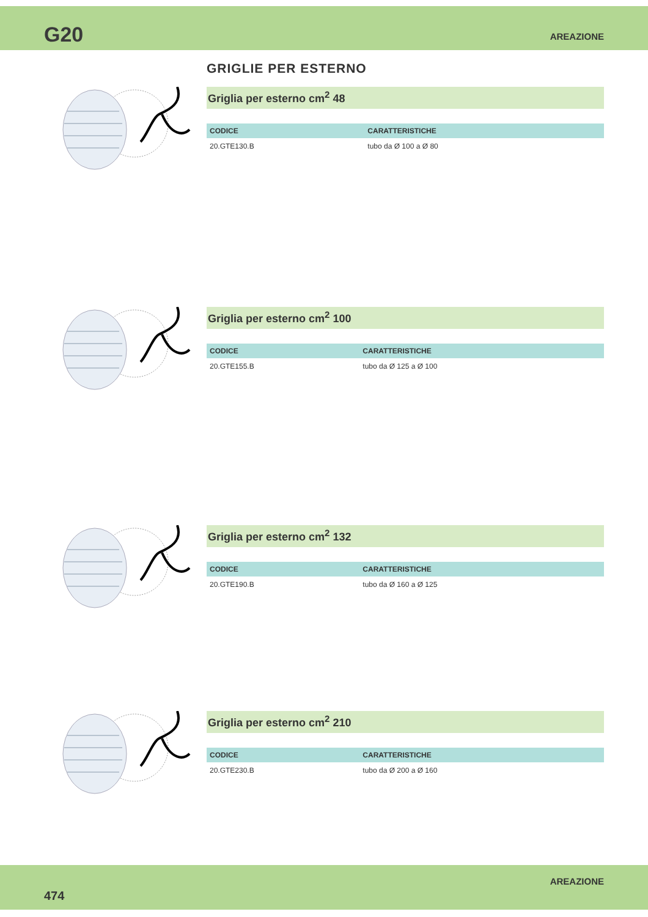G20 AREAZIONE
GRIGLIE PER ESTERNO
Griglia per esterno cm<sup>2</sup> 48
| CODICE | CARATTERISTICHE |
| --- | --- |
| 20.GTE130.B | tubo da Ø 100 a Ø 80 |
Griglia per esterno cm<sup>2</sup> 100
| CODICE | CARATTERISTICHE |
| --- | --- |
| 20.GTE155.B | tubo da Ø 125 a Ø 100 |
Griglia per esterno cm<sup>2</sup> 132
| CODICE | CARATTERISTICHE |
| --- | --- |
| 20.GTE190.B | tubo da Ø 160 a Ø 125 |
Griglia per esterno cm<sup>2</sup> 210
| CODICE | CARATTERISTICHE |
| --- | --- |
| 20.GTE230.B | tubo da Ø 200 a Ø 160 |
474 AREAZIONE